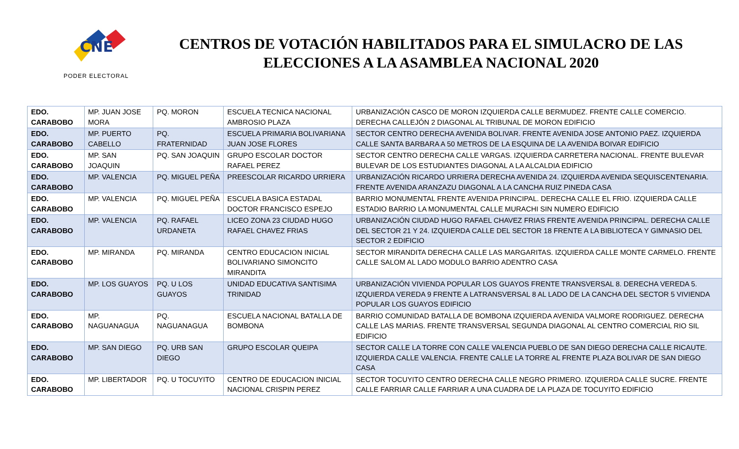CNE
PODER ELECTORAL
CENTROS DE VOTACIÓN HABILITADOS PARA EL SIMULACRO DE LAS ELECCIONES A LA ASAMBLEA NACIONAL 2020
| EDO. CARABOBO | MP. JUAN JOSE MORA | PQ. MORON | ESCUELA TECNICA NACIONAL AMBROSIO PLAZA | URBANIZACIÓN CASCO DE MORON IZQUIERDA CALLE BERMUDEZ. FRENTE CALLE COMERCIO. DERECHA CALLEJÓN 2 DIAGONAL AL TRIBUNAL DE MORON EDIFICIO |
| EDO. CARABOBO | MP. PUERTO CABELLO | PQ. FRATERNIDAD | ESCUELA PRIMARIA BOLIVARIANA JUAN JOSE FLORES | SECTOR CENTRO DERECHA AVENIDA BOLIVAR. FRENTE AVENIDA JOSE ANTONIO PAEZ. IZQUIERDA CALLE SANTA BARBARA A 50 METROS DE LA ESQUINA DE LA AVENIDA BOIVAR EDIFICIO |
| EDO. CARABOBO | MP. SAN JOAQUIN | PQ. SAN JOAQUIN | GRUPO ESCOLAR DOCTOR RAFAEL PEREZ | SECTOR CENTRO DERECHA CALLE VARGAS. IZQUIERDA CARRETERA NACIONAL. FRENTE BULEVAR BULEVAR DE LOS ESTUDIANTES DIAGONAL A LA ALCALDIA EDIFICIO |
| EDO. CARABOBO | MP. VALENCIA | PQ. MIGUEL PEÑA | PREESCOLAR RICARDO URRIERA | URBANIZACIÓN RICARDO URRIERA DERECHA AVENIDA 24. IZQUIERDA AVENIDA SEQUISCENTENARIA. FRENTE AVENIDA ARANZAZU DIAGONAL A LA CANCHA RUIZ PINEDA CASA |
| EDO. CARABOBO | MP. VALENCIA | PQ. MIGUEL PEÑA | ESCUELA BASICA ESTADAL DOCTOR FRANCISCO ESPEJO | BARRIO MONUMENTAL FRENTE AVENIDA PRINCIPAL. DERECHA CALLE EL FRIO. IZQUIERDA CALLE ESTADIO BARRIO LA MONUMENTAL CALLE MURACHI SIN NUMERO EDIFICIO |
| EDO. CARABOBO | MP. VALENCIA | PQ. RAFAEL URDANETA | LICEO ZONA 23 CIUDAD HUGO RAFAEL CHAVEZ FRIAS | URBANIZACIÓN CIUDAD HUGO RAFAEL CHAVEZ FRIAS FRENTE AVENIDA PRINCIPAL. DERECHA CALLE DEL SECTOR 21 Y 24. IZQUIERDA CALLE DEL SECTOR 18 FRENTE A LA BIBLIOTECA Y GIMNASIO DEL SECTOR 2 EDIFICIO |
| EDO. CARABOBO | MP. MIRANDA | PQ. MIRANDA | CENTRO EDUCACION INICIAL BOLIVARIANO SIMONCITO MIRANDITA | SECTOR MIRANDITA DERECHA CALLE LAS MARGARITAS. IZQUIERDA CALLE MONTE CARMELO. FRENTE CALLE SALOM AL LADO MODULO BARRIO ADENTRO CASA |
| EDO. CARABOBO | MP. LOS GUAYOS | PQ. U LOS GUAYOS | UNIDAD EDUCATIVA SANTISIMA TRINIDAD | URBANIZACIÓN VIVIENDA POPULAR LOS GUAYOS FRENTE TRANSVERSAL 8. DERECHA VEREDA 5. IZQUIERDA VEREDA 9 FRENTE A LATRANSVERSAL 8 AL LADO DE LA CANCHA DEL SECTOR 5 VIVIENDA POPULAR LOS GUAYOS EDIFICIO |
| EDO. CARABOBO | MP. NAGUANAGUA | PQ. NAGUANAGUA | ESCUELA NACIONAL BATALLA DE BOMBONA | BARRIO COMUNIDAD BATALLA DE BOMBONA IZQUIERDA AVENIDA VALMORE RODRIGUEZ. DERECHA CALLE LAS MARIAS. FRENTE TRANSVERSAL SEGUNDA DIAGONAL AL CENTRO COMERCIAL RIO SIL EDIFICIO |
| EDO. CARABOBO | MP. SAN DIEGO | PQ. URB SAN DIEGO | GRUPO ESCOLAR QUEIPA | SECTOR CALLE LA TORRE CON CALLE VALENCIA PUEBLO DE SAN DIEGO DERECHA CALLE RICAUTE. IZQUIERDA CALLE VALENCIA. FRENTE CALLE LA TORRE AL FRENTE PLAZA BOLIVAR DE SAN DIEGO CASA |
| EDO. CARABOBO | MP. LIBERTADOR | PQ. U TOCUYITO | CENTRO DE EDUCACION INICIAL NACIONAL CRISPIN PEREZ | SECTOR TOCUYITO CENTRO DERECHA CALLE NEGRO PRIMERO. IZQUIERDA CALLE SUCRE. FRENTE CALLE FARRIAR CALLE FARRIAR A UNA CUADRA DE LA PLAZA DE TOCUYITO EDIFICIO |